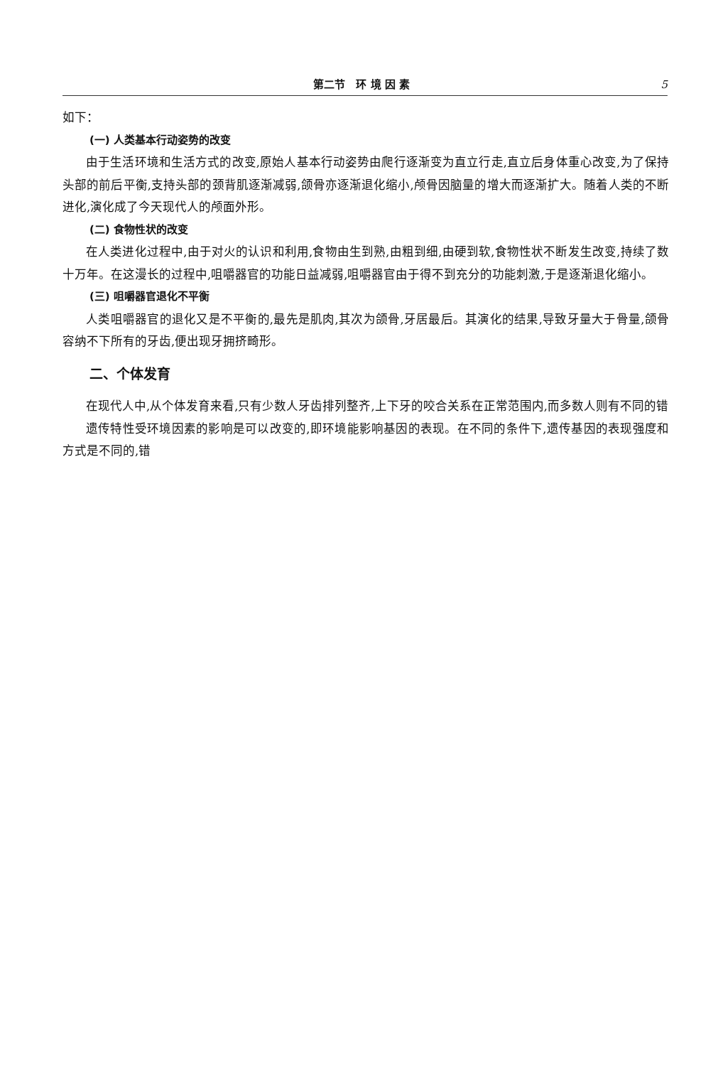第二节　环 境 因 素 5
如下：
(一) 人类基本行动姿势的改变
由于生活环境和生活方式的改变,原始人基本行动姿势由爬行逐渐变为直立行走,直立后身体重心改变,为了保持头部的前后平衡,支持头部的颈背肌逐渐减弱,颌骨亦逐渐退化缩小,颅骨因脑量的增大而逐渐扩大。随着人类的不断进化,演化成了今天现代人的颅面外形。
(二) 食物性状的改变
在人类进化过程中,由于对火的认识和利用,食物由生到熟,由粗到细,由硬到软,食物性状不断发生改变,持续了数十万年。在这漫长的过程中,咀嚼器官的功能日益减弱,咀嚼器官由于得不到充分的功能刺激,于是逐渐退化缩小。
(三) 咀嚼器官退化不平衡
人类咀嚼器官的退化又是不平衡的,最先是肌肉,其次为颌骨,牙居最后。其演化的结果,导致牙量大于骨量,颌骨容纳不下所有的牙齿,便出现牙拥挤畸形。
二、个体发育
在现代人中,从个体发育来看,只有少数人牙齿排列整齐,上下牙的咬合关系在正常范围内,而多数人则有不同的错
.
遗传特性受环境因素的影响是可以改变的,即环境能影响基因的表现。在不同的条件下,遗传基因的表现强度和方式是不同的,错